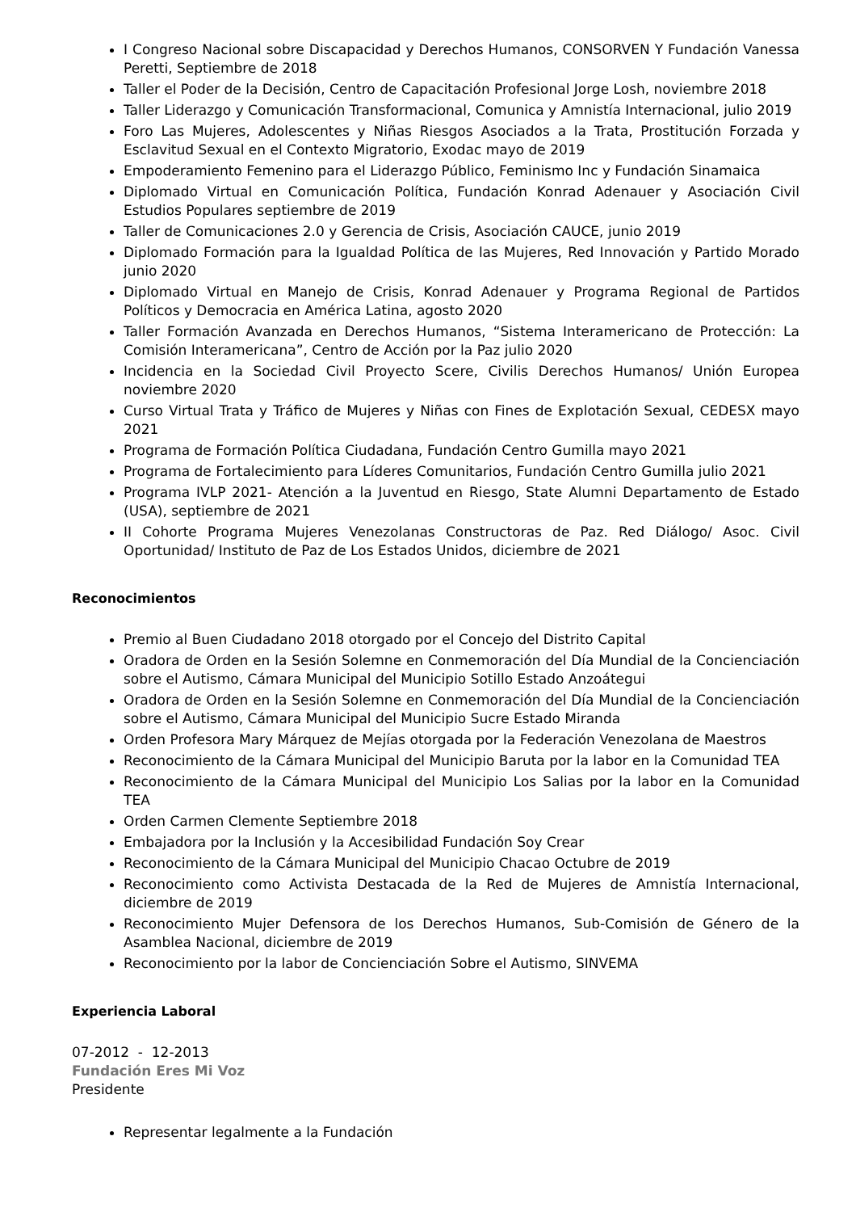I Congreso Nacional sobre Discapacidad y Derechos Humanos, CONSORVEN Y Fundación Vanessa Peretti, Septiembre de 2018
Taller el Poder de la Decisión, Centro de Capacitación Profesional Jorge Losh, noviembre 2018
Taller Liderazgo y Comunicación Transformacional, Comunica y Amnistía Internacional, julio 2019
Foro Las Mujeres, Adolescentes y Niñas Riesgos Asociados a la Trata, Prostitución Forzada y Esclavitud Sexual en el Contexto Migratorio, Exodac mayo de 2019
Empoderamiento Femenino para el Liderazgo Público, Feminismo Inc y Fundación Sinamaica
Diplomado Virtual en Comunicación Política, Fundación Konrad Adenauer y Asociación Civil Estudios Populares septiembre de 2019
Taller de Comunicaciones 2.0 y Gerencia de Crisis, Asociación CAUCE, junio 2019
Diplomado Formación para la Igualdad Política de las Mujeres, Red Innovación y Partido Morado junio 2020
Diplomado Virtual en Manejo de Crisis, Konrad Adenauer y Programa Regional de Partidos Políticos y Democracia en América Latina, agosto 2020
Taller Formación Avanzada en Derechos Humanos, “Sistema Interamericano de Protección: La Comisión Interamericana”, Centro de Acción por la Paz julio 2020
Incidencia en la Sociedad Civil Proyecto Scere, Civilis Derechos Humanos/ Unión Europea noviembre 2020
Curso Virtual Trata y Tráfico de Mujeres y Niñas con Fines de Explotación Sexual, CEDESX mayo 2021
Programa de Formación Política Ciudadana, Fundación Centro Gumilla mayo 2021
Programa de Fortalecimiento para Líderes Comunitarios, Fundación Centro Gumilla julio 2021
Programa IVLP 2021- Atención a la Juventud en Riesgo, State Alumni Departamento de Estado (USA), septiembre de 2021
II Cohorte Programa Mujeres Venezolanas Constructoras de Paz. Red Diálogo/ Asoc. Civil Oportunidad/ Instituto de Paz de Los Estados Unidos, diciembre de 2021
Reconocimientos
Premio al Buen Ciudadano 2018 otorgado por el Concejo del Distrito Capital
Oradora de Orden en la Sesión Solemne en Conmemoración del Día Mundial de la Concienciación sobre el Autismo, Cámara Municipal del Municipio Sotillo Estado Anzoátegui
Oradora de Orden en la Sesión Solemne en Conmemoración del Día Mundial de la Concienciación sobre el Autismo, Cámara Municipal del Municipio Sucre Estado Miranda
Orden Profesora Mary Márquez de Mejías otorgada por la Federación Venezolana de Maestros
Reconocimiento de la Cámara Municipal del Municipio Baruta por la labor en la Comunidad TEA
Reconocimiento de la Cámara Municipal del Municipio Los Salias por la labor en la Comunidad TEA
Orden Carmen Clemente Septiembre 2018
Embajadora por la Inclusión y la Accesibilidad Fundación Soy Crear
Reconocimiento de la Cámara Municipal del Municipio Chacao Octubre de 2019
Reconocimiento como Activista Destacada de la Red de Mujeres de Amnistía Internacional, diciembre de 2019
Reconocimiento Mujer Defensora de los Derechos Humanos, Sub-Comisión de Género de la Asamblea Nacional, diciembre de 2019
Reconocimiento por la labor de Concienciación Sobre el Autismo, SINVEMA
Experiencia Laboral
07-2012 - 12-2013
Fundación Eres Mi Voz
Presidente
Representar legalmente a la Fundación